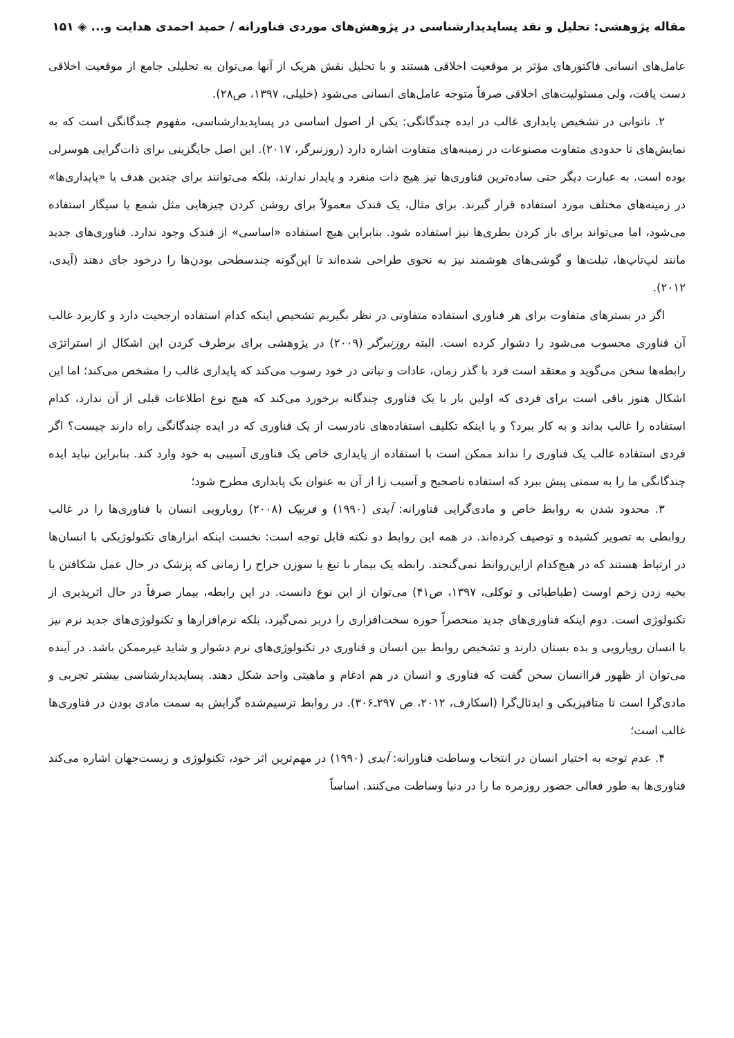مقاله پژوهشی: تحلیل و نقد پساپدیدارشناسی در پژوهش‌های موردی فناورانه / حمید احمدی هدایت و... ◈ ۱۵۱
عامل‌های انسانی فاکتورهای مؤثر بر موقعیت اخلاقی هستند و با تحلیل نقش هریک از آنها می‌توان به تحلیلی جامع از موقعیت اخلاقی دست یافت، ولی مسئولیت‌های اخلاقی صرفاً متوجه عامل‌های انسانی می‌شود (خلیلی، ۱۳۹۷، ص۲۸).
۲. ناتوانی در تشخیص پایداری غالب در ایده چندگانگی: یکی از اصول اساسی در پساپدیدارشناسی، مفهوم چندگانگی است که به نمایش‌های تا حدودی متفاوت مصنوعات در زمینه‌های متفاوت اشاره دارد (روزنبرگر، ۲۰۱۷). این اصل جایگزینی برای ذات‌گرایی هوسرلی بوده است. به عبارت دیگر حتی ساده‌ترین فناوری‌ها نیز هیچ ذات منفرد و پایدار ندارند، بلکه می‌توانند برای چندین هدف یا «پایداری‌ها» در زمینه‌های مختلف مورد استفاده قرار گیرند. برای مثال، یک فندک معمولاً برای روشن کردن چیزهایی مثل شمع یا سیگار استفاده می‌شود، اما می‌تواند برای باز کردن بطری‌ها نیز استفاده شود. بنابراین هیچ استفاده «اساسی» از فندک وجود ندارد. فناوری‌های جدید مانند لپ‌تاپ‌ها، تبلت‌ها و گوشی‌های هوشمند نیز به نحوی طراحی شده‌اند تا این‌گونه چندسطحی بودن‌ها را درخود جای دهند (آیدی، ۲۰۱۲).
اگر در بسترهای متفاوت برای هر فناوری استفاده متفاوتی در نظر بگیریم تشخیص اینکه کدام استفاده ارجحیت دارد و کاربرد غالب آن فناوری محسوب می‌شود را دشوار کرده است. البته روزنبرگر (۲۰۰۹) در پژوهشی برای برطرف کردن این اشکال از استراتژی رابطه‌ها سخن می‌گوید و معتقد است فرد با گذر زمان، عادات و نیاتی در خود رسوب می‌کند که پایداری غالب را مشخص می‌کند؛ اما این اشکال هنوز باقی است برای فردی که اولین بار با یک فناوری چندگانه برخورد می‌کند که هیچ نوع اطلاعات قبلی از آن ندارد، کدام استفاده را غالب بداند و به کار ببرد؟ و یا اینکه تکلیف استفاده‌های نادرست از یک فناوری که در ایده چندگانگی راه دارند چیست؟ اگر فردی استفاده غالب یک فناوری را نداند ممکن است با استفاده از پایداری خاص یک فناوری آسیبی به خود وارد کند. بنابراین نباید ایده چندگانگی ما را به سمتی پیش ببرد که استفاده ناصحیح و آسیب زا از آن به عنوان یک پایداری مطرح شود؛
۳. محدود شدن به روابط خاص و مادی‌گرایی فناورانه: آیدی (۱۹۹۰) و فربیک (۲۰۰۸) رویارویی انسان با فناوری‌ها را در غالب روابطی به تصویر کشیده و توصیف کرده‌اند. در همه این روابط دو نکته قابل توجه است: نخست اینکه ابزارهای تکنولوژیکی با انسان‌ها در ارتباط هستند که در هیچ‌کدام ازاین‌روابط نمی‌گنجند. رابطه یک بیمار با تیغ یا سوزن جراح را زمانی که پزشک در حال عمل شکافتن یا بخیه زدن زخم اوست (طباطبائی و توکلی، ۱۳۹۷، ص۴۱) می‌توان از این نوع دانست. در این رابطه، بیمار صرفاً در حال اثرپذیری از تکنولوژی است. دوم اینکه فناوری‌های جدید منحصراً حوزه سخت‌افزاری را دربر نمی‌گیرد، بلکه نرم‌افزارها و تکنولوژی‌های جدید نرم نیز با انسان رویارویی و بده بستان دارند و تشخیص روابط بین انسان و فناوری در تکنولوژی‌های نرم دشوار و شاید غیرممکن باشد. در آینده می‌توان از ظهور فراانسان سخن گفت که فناوری و انسان در هم ادغام و ماهیتی واحد شکل دهند. پساپدیدارشناسی بیشتر تجربی و مادی‌گرا است تا متافیزیکی و ایدئال‌گرا (اسکارف، ۲۰۱۲، ص ۲۹۷ـ۳۰۶). در روابط ترسیم‌شده گرایش به سمت مادی بودن در فناوری‌ها غالب است؛
۴. عدم توجه به اختیار انسان در انتخاب وساطت فناورانه: آیدی (۱۹۹۰) در مهم‌ترین اثر خود، تکنولوژی و زیست‌جهان اشاره می‌کند فناوری‌ها به طور فعالی حضور روزمره ما را در دنیا وساطت می‌کنند. اساساً